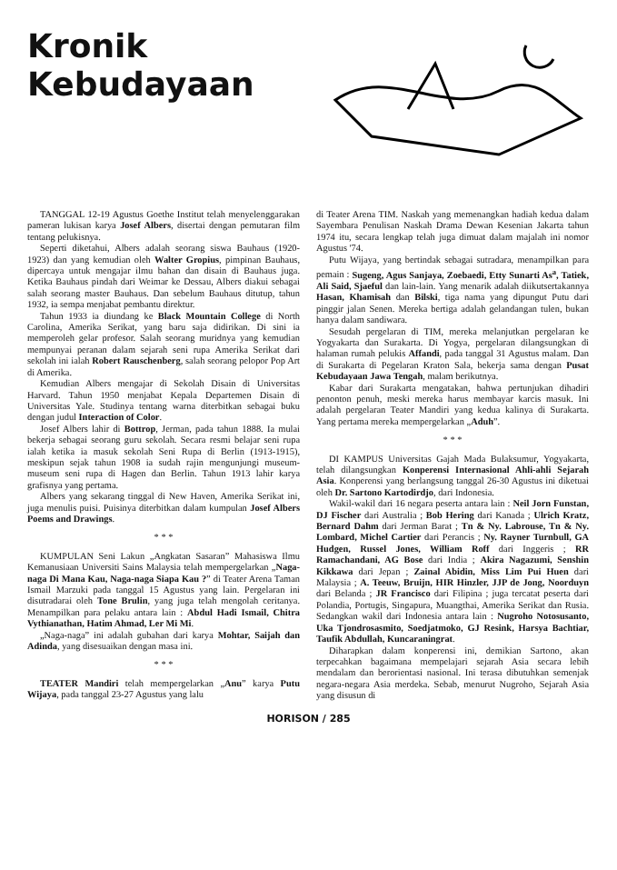Kronik
Kebudayaan
TANGGAL 12-19 Agustus Goethe Institut telah menyelenggarakan pameran lukisan karya Josef Albers, disertai dengan pemutaran film tentang pelukisnya.
Seperti diketahui, Albers adalah seorang siswa Bauhaus (1920-1923) dan yang kemudian oleh Walter Gropius, pimpinan Bauhaus, dipercaya untuk mengajar ilmu bahan dan disain di Bauhaus juga. Ketika Bauhaus pindah dari Weimar ke Dessau, Albers diakui sebagai salah seorang master Bauhaus. Dan sebelum Bauhaus ditutup, tahun 1932, ia sempa menjabat pembantu direktur.
Tahun 1933 ia diundang ke Black Mountain College di North Carolina, Amerika Serikat, yang baru saja didirikan. Di sini ia memperoleh gelar profesor. Salah seorang muridnya yang kemudian mempunyai peranan dalam sejarah seni rupa Amerika Serikat dari sekolah ini ialah Robert Rauschenberg, salah seorang pelopor Pop Art di Amerika.
Kemudian Albers mengajar di Sekolah Disain di Universitas Harvard. Tahun 1950 menjabat Kepala Departemen Disain di Universitas Yale. Studinya tentang warna diterbitkan sebagai buku dengan judul Interaction of Color.
Josef Albers lahir di Bottrop, Jerman, pada tahun 1888. Ia mulai bekerja sebagai seorang guru sekolah. Secara resmi belajar seni rupa ialah ketika ia masuk sekolah Seni Rupa di Berlin (1913-1915), meskipun sejak tahun 1908 ia sudah rajin mengunjungi museum-museum seni rupa di Hagen dan Berlin. Tahun 1913 lahir karya grafisnya yang pertama.
Albers yang sekarang tinggal di New Haven, Amerika Serikat ini, juga menulis puisi. Puisinya diterbitkan dalam kumpulan Josef Albers Poems and Drawings.
* * *
KUMPULAN Seni Lakun „Angkatan Sasaran” Mahasiswa Ilmu Kemanusiaan Universiti Sains Malaysia telah mempergelarkan „Naga-naga Di Mana Kau, Naga-naga Siapa Kau ?” di Teater Arena Taman Ismail Marzuki pada tanggal 15 Agustus yang lain. Pergelaran ini disutradarai oleh Tone Brulin, yang juga telah mengolah ceritanya. Menampilkan para pelaku antara lain : Abdul Hadi Ismail, Chitra Vythianathan, Hatim Ahmad, Ler Mi Mi.
„Naga-naga” ini adalah gubahan dari karya Mohtar, Saijah dan Adinda, yang disesuaikan dengan masa ini.
* * *
TEATER Mandiri telah mempergelarkan „Anu” karya Putu Wijaya, pada tanggal 23-27 Agustus yang lalu
di Teater Arena TIM. Naskah yang memenangkan hadiah kedua dalam Sayembara Penulisan Naskah Drama Dewan Kesenian Jakarta tahun 1974 itu, secara lengkap telah juga dimuat dalam majalah ini nomor Agustus '74.
Putu Wijaya, yang bertindak sebagai sutradara, menampilkan para pemain : Sugeng, Agus Sanjaya, Zoebaedi, Etty Sunarti As<sup>a</sup>, Tatiek, Ali Said, Sjaeful dan lain-lain. Yang menarik adalah diikutsertakannya Hasan, Khamisah dan Bilski, tiga nama yang dipungut Putu dari pinggir jalan Senen. Mereka bertiga adalah gelandangan tulen, bukan hanya dalam sandiwara.
Sesudah pergelaran di TIM, mereka melanjutkan pergelaran ke Yogyakarta dan Surakarta. Di Yogya, pergelaran dilangsungkan di halaman rumah pelukis Affandi, pada tanggal 31 Agustus malam. Dan di Surakarta di Pegelaran Kraton Sala, bekerja sama dengan Pusat Kebudayaan Jawa Tengah, malam berikutnya.
Kabar dari Surakarta mengatakan, bahwa pertunjukan dihadiri penonton penuh, meski mereka harus membayar karcis masuk. Ini adalah pergelaran Teater Mandiri yang kedua kalinya di Surakarta. Yang pertama mereka mempergelarkan „Aduh”.
* * *
DI KAMPUS Universitas Gajah Mada Bulaksumur, Yogyakarta, telah dilangsungkan Konperensi Internasional Ahli-ahli Sejarah Asia. Konperensi yang berlangsung tanggal 26-30 Agustus ini diketuai oleh Dr. Sartono Kartodirdjo, dari Indonesia.
Wakil-wakil dari 16 negara peserta antara lain : Neil Jorn Funstan, DJ Fischer dari Australia ; Bob Hering dari Kanada ; Ulrich Kratz, Bernard Dahm dari Jerman Barat ; Tn & Ny. Labrouse, Tn & Ny. Lombard, Michel Cartier dari Perancis ; Ny. Rayner Turnbull, GA Hudgen, Russel Jones, William Roff dari Inggeris ; RR Ramachandani, AG Bose dari India ; Akira Nagazumi, Senshin Kikkawa dari Jepan ; Zainal Abidin, Miss Lim Pui Huen dari Malaysia ; A. Teeuw, Bruijn, HIR Hinzler, JJP de Jong, Noorduyn dari Belanda ; JR Francisco dari Filipina ; juga tercatat peserta dari Polandia, Portugis, Singapura, Muangthai, Amerika Serikat dan Rusia. Sedangkan wakil dari Indonesia antara lain : Nugroho Notosusanto, Uka Tjondrosasmito, Soedjatmoko, GJ Resink, Harsya Bachtiar, Taufik Abdullah, Kuncaraningrat.
Diharapkan dalam konperensi ini, demikian Sartono, akan terpecahkan bagaimana mempelajari sejarah Asia secara lebih mendalam dan berorientasi nasional. Ini terasa dibutuhkan semenjak negara-negara Asia merdeka. Sebab, menurut Nugroho, Sejarah Asia yang disusun di
HORISON / 285